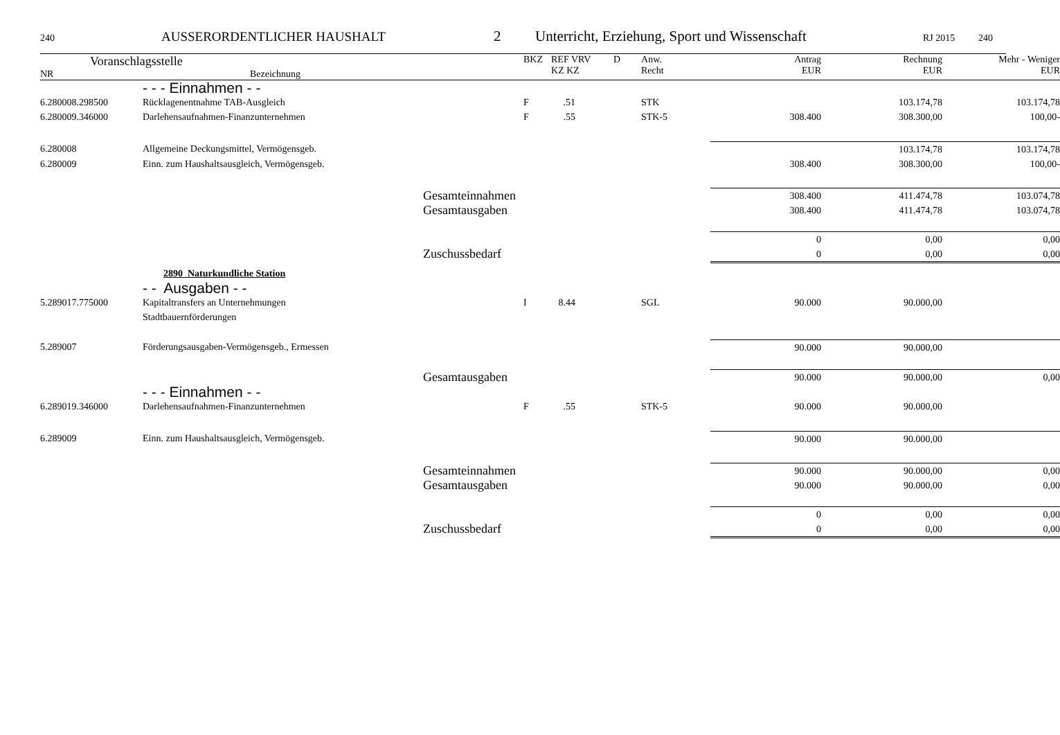240 AUSSERORDENTLICHER HAUSHALT 2 Unterricht, Erziehung, Sport und Wissenschaft RJ 2015 240
| Voranschlagsstelle NR Bezeichnung | BKZ | REF VRV KZ KZ | D | Anw. Recht | Antrag EUR | Rechnung EUR | Mehr - Weniger EUR |
| | - - - Einnahmen - - | | | | | | | |
| 6.280008.298500 | Rücklagenentnahme TAB-Ausgleich | F | .51 | | STK | | 103.174,78 | 103.174,78 |
| 6.280009.346000 | Darlehensaufnahmen-Finanzunternehmen | F | .55 | | STK-5 | 308.400 | 308.300,00 | 100,00- |
| 6.280008 | Allgemeine Deckungsmittel, Vermögensgeb. | | | | | | 103.174,78 | 103.174,78 |
| 6.280009 | Einn. zum Haushaltsausgleich, Vermögensgeb. | | | | | 308.400 | 308.300,00 | 100,00- |
| | Gesamteinnahmen | | | | | 308.400 | 411.474,78 | 103.074,78 |
| | Gesamtausgaben | | | | | 308.400 | 411.474,78 | 103.074,78 |
| | | | | | | 0 | 0,00 | 0,00 |
| | Zuschussbedarf | | | | | 0 | 0,00 | 0,00 |
| | 2890 Naturkundliche Station | | | | | | | |
| | - - Ausgaben - - | | | | | | | |
| 5.289017.775000 | Kapitaltransfers an Unternehmungen Stadtbauernförderungen | I | 8.44 | | SGL | 90.000 | 90.000,00 | |
| 5.289007 | Förderungsausgaben-Vermögensgeb., Ermessen | | | | | 90.000 | 90.000,00 | |
| | Gesamtausgaben | | | | | 90.000 | 90.000,00 | 0,00 |
| | - - - Einnahmen - - | | | | | | | |
| 6.289019.346000 | Darlehensaufnahmen-Finanzunternehmen | F | .55 | | STK-5 | 90.000 | 90.000,00 | |
| 6.289009 | Einn. zum Haushaltsausgleich, Vermögensgeb. | | | | | 90.000 | 90.000,00 | |
| | Gesamteinnahmen | | | | | 90.000 | 90.000,00 | 0,00 |
| | Gesamtausgaben | | | | | 90.000 | 90.000,00 | 0,00 |
| | | | | | | 0 | 0,00 | 0,00 |
| | Zuschussbedarf | | | | | 0 | 0,00 | 0,00 |